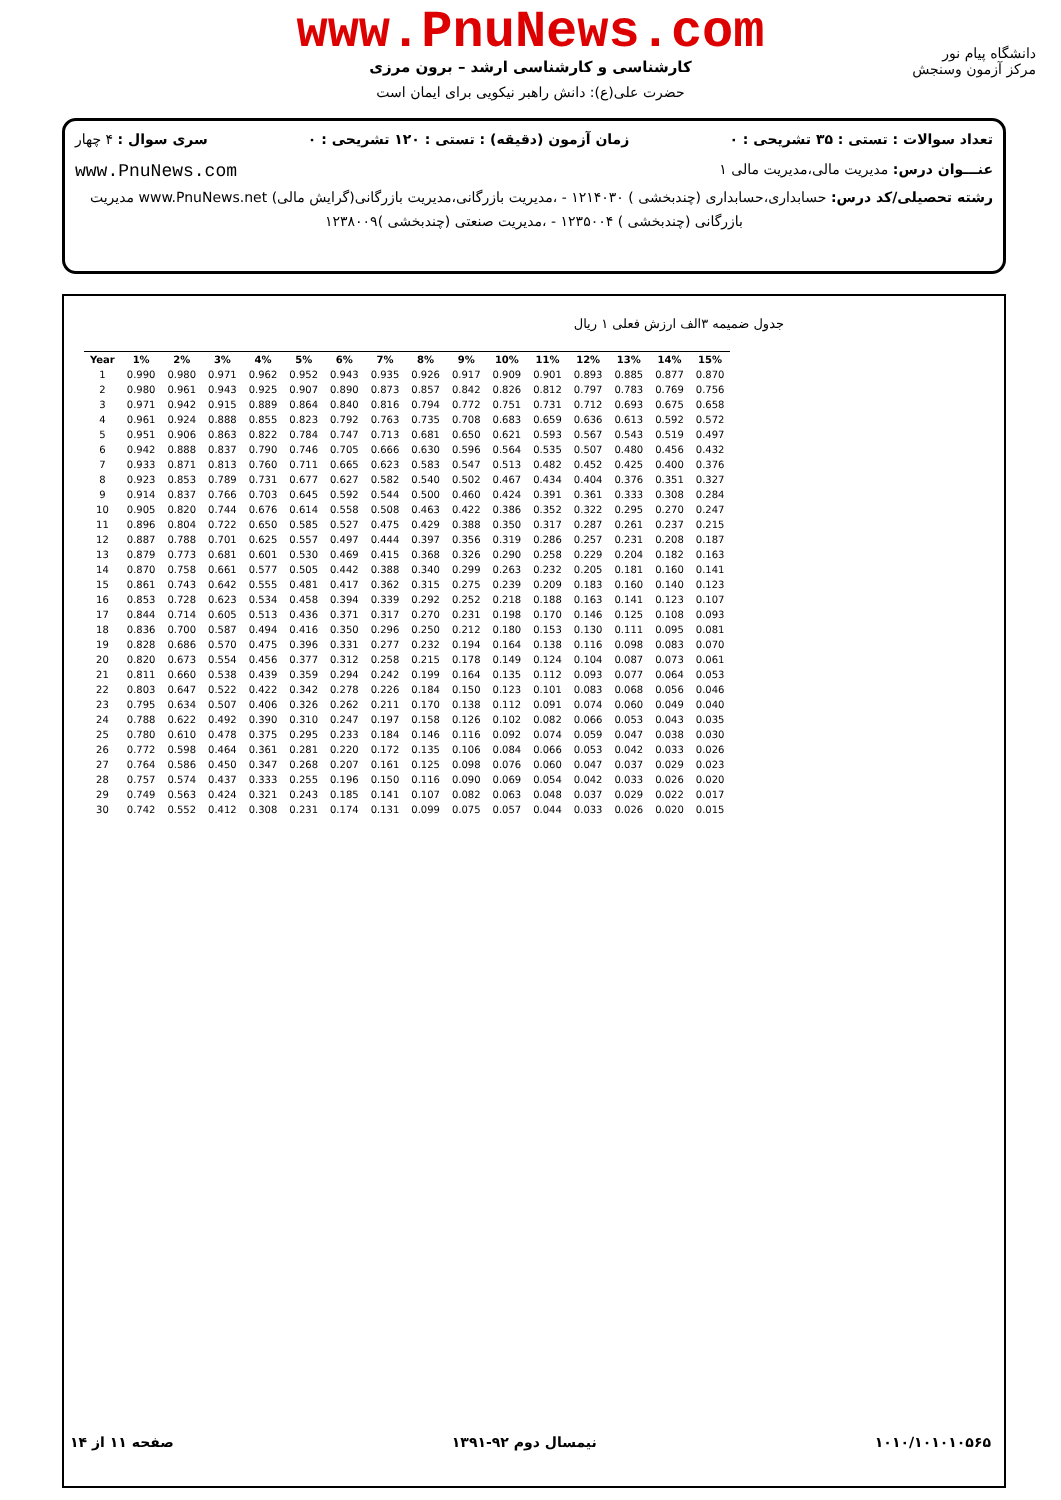دانشگاه پیام نور
مرکز آزمون وسنجش
www.PnuNews.com
کارشناسی و کارشناسی ارشد – برون مرزی
حضرت علی(ع): دانش راهبر نیکویی برای ایمان است
تعداد سوالات : تستی : ۳۵ تشریحی : ۰ زمان آزمون (دقیقه) : تستی : ۱۲۰ تشریحی : ۰ سری سوال : ۴ چهار
عنـــوان درس: مدیریت مالی،مدیریت مالی ۱ www.PnuNews.com
رشته تحصیلی/کد درس: حسابداری،حسابداری (چندبخشی ) ۱۲۱۴۰۳۰ - ،مدیریت بازرگانی،مدیریت بازرگانی(گرایش مالی) www.PnuNews.net مدیریت
بازرگانی (چندبخشی ) ۱۲۳۵۰۰۴ - ،مدیریت صنعتی (چندبخشی )۱۲۳۸۰۰۹
جدول ضمیمه ۳الف ارزش فعلی ۱ ریال
| Year | 1% | 2% | 3% | 4% | 5% | 6% | 7% | 8% | 9% | 10% | 11% | 12% | 13% | 14% | 15% |
| --- | --- | --- | --- | --- | --- | --- | --- | --- | --- | --- | --- | --- | --- | --- | --- |
| 1 | 0.990 | 0.980 | 0.971 | 0.962 | 0.952 | 0.943 | 0.935 | 0.926 | 0.917 | 0.909 | 0.901 | 0.893 | 0.885 | 0.877 | 0.870 |
| 2 | 0.980 | 0.961 | 0.943 | 0.925 | 0.907 | 0.890 | 0.873 | 0.857 | 0.842 | 0.826 | 0.812 | 0.797 | 0.783 | 0.769 | 0.756 |
| 3 | 0.971 | 0.942 | 0.915 | 0.889 | 0.864 | 0.840 | 0.816 | 0.794 | 0.772 | 0.751 | 0.731 | 0.712 | 0.693 | 0.675 | 0.658 |
| 4 | 0.961 | 0.924 | 0.888 | 0.855 | 0.823 | 0.792 | 0.763 | 0.735 | 0.708 | 0.683 | 0.659 | 0.636 | 0.613 | 0.592 | 0.572 |
| 5 | 0.951 | 0.906 | 0.863 | 0.822 | 0.784 | 0.747 | 0.713 | 0.681 | 0.650 | 0.621 | 0.593 | 0.567 | 0.543 | 0.519 | 0.497 |
| 6 | 0.942 | 0.888 | 0.837 | 0.790 | 0.746 | 0.705 | 0.666 | 0.630 | 0.596 | 0.564 | 0.535 | 0.507 | 0.480 | 0.456 | 0.432 |
| 7 | 0.933 | 0.871 | 0.813 | 0.760 | 0.711 | 0.665 | 0.623 | 0.583 | 0.547 | 0.513 | 0.482 | 0.452 | 0.425 | 0.400 | 0.376 |
| 8 | 0.923 | 0.853 | 0.789 | 0.731 | 0.677 | 0.627 | 0.582 | 0.540 | 0.502 | 0.467 | 0.434 | 0.404 | 0.376 | 0.351 | 0.327 |
| 9 | 0.914 | 0.837 | 0.766 | 0.703 | 0.645 | 0.592 | 0.544 | 0.500 | 0.460 | 0.424 | 0.391 | 0.361 | 0.333 | 0.308 | 0.284 |
| 10 | 0.905 | 0.820 | 0.744 | 0.676 | 0.614 | 0.558 | 0.508 | 0.463 | 0.422 | 0.386 | 0.352 | 0.322 | 0.295 | 0.270 | 0.247 |
| 11 | 0.896 | 0.804 | 0.722 | 0.650 | 0.585 | 0.527 | 0.475 | 0.429 | 0.388 | 0.350 | 0.317 | 0.287 | 0.261 | 0.237 | 0.215 |
| 12 | 0.887 | 0.788 | 0.701 | 0.625 | 0.557 | 0.497 | 0.444 | 0.397 | 0.356 | 0.319 | 0.286 | 0.257 | 0.231 | 0.208 | 0.187 |
| 13 | 0.879 | 0.773 | 0.681 | 0.601 | 0.530 | 0.469 | 0.415 | 0.368 | 0.326 | 0.290 | 0.258 | 0.229 | 0.204 | 0.182 | 0.163 |
| 14 | 0.870 | 0.758 | 0.661 | 0.577 | 0.505 | 0.442 | 0.388 | 0.340 | 0.299 | 0.263 | 0.232 | 0.205 | 0.181 | 0.160 | 0.141 |
| 15 | 0.861 | 0.743 | 0.642 | 0.555 | 0.481 | 0.417 | 0.362 | 0.315 | 0.275 | 0.239 | 0.209 | 0.183 | 0.160 | 0.140 | 0.123 |
| 16 | 0.853 | 0.728 | 0.623 | 0.534 | 0.458 | 0.394 | 0.339 | 0.292 | 0.252 | 0.218 | 0.188 | 0.163 | 0.141 | 0.123 | 0.107 |
| 17 | 0.844 | 0.714 | 0.605 | 0.513 | 0.436 | 0.371 | 0.317 | 0.270 | 0.231 | 0.198 | 0.170 | 0.146 | 0.125 | 0.108 | 0.093 |
| 18 | 0.836 | 0.700 | 0.587 | 0.494 | 0.416 | 0.350 | 0.296 | 0.250 | 0.212 | 0.180 | 0.153 | 0.130 | 0.111 | 0.095 | 0.081 |
| 19 | 0.828 | 0.686 | 0.570 | 0.475 | 0.396 | 0.331 | 0.277 | 0.232 | 0.194 | 0.164 | 0.138 | 0.116 | 0.098 | 0.083 | 0.070 |
| 20 | 0.820 | 0.673 | 0.554 | 0.456 | 0.377 | 0.312 | 0.258 | 0.215 | 0.178 | 0.149 | 0.124 | 0.104 | 0.087 | 0.073 | 0.061 |
| 21 | 0.811 | 0.660 | 0.538 | 0.439 | 0.359 | 0.294 | 0.242 | 0.199 | 0.164 | 0.135 | 0.112 | 0.093 | 0.077 | 0.064 | 0.053 |
| 22 | 0.803 | 0.647 | 0.522 | 0.422 | 0.342 | 0.278 | 0.226 | 0.184 | 0.150 | 0.123 | 0.101 | 0.083 | 0.068 | 0.056 | 0.046 |
| 23 | 0.795 | 0.634 | 0.507 | 0.406 | 0.326 | 0.262 | 0.211 | 0.170 | 0.138 | 0.112 | 0.091 | 0.074 | 0.060 | 0.049 | 0.040 |
| 24 | 0.788 | 0.622 | 0.492 | 0.390 | 0.310 | 0.247 | 0.197 | 0.158 | 0.126 | 0.102 | 0.082 | 0.066 | 0.053 | 0.043 | 0.035 |
| 25 | 0.780 | 0.610 | 0.478 | 0.375 | 0.295 | 0.233 | 0.184 | 0.146 | 0.116 | 0.092 | 0.074 | 0.059 | 0.047 | 0.038 | 0.030 |
| 26 | 0.772 | 0.598 | 0.464 | 0.361 | 0.281 | 0.220 | 0.172 | 0.135 | 0.106 | 0.084 | 0.066 | 0.053 | 0.042 | 0.033 | 0.026 |
| 27 | 0.764 | 0.586 | 0.450 | 0.347 | 0.268 | 0.207 | 0.161 | 0.125 | 0.098 | 0.076 | 0.060 | 0.047 | 0.037 | 0.029 | 0.023 |
| 28 | 0.757 | 0.574 | 0.437 | 0.333 | 0.255 | 0.196 | 0.150 | 0.116 | 0.090 | 0.069 | 0.054 | 0.042 | 0.033 | 0.026 | 0.020 |
| 29 | 0.749 | 0.563 | 0.424 | 0.321 | 0.243 | 0.185 | 0.141 | 0.107 | 0.082 | 0.063 | 0.048 | 0.037 | 0.029 | 0.022 | 0.017 |
| 30 | 0.742 | 0.552 | 0.412 | 0.308 | 0.231 | 0.174 | 0.131 | 0.099 | 0.075 | 0.057 | 0.044 | 0.033 | 0.026 | 0.020 | 0.015 |
۱۰۱۰/۱۰۱۰۱۰۵۶۵ نیمسال دوم ۹۲-۱۳۹۱ صفحه ۱۱ از ۱۴